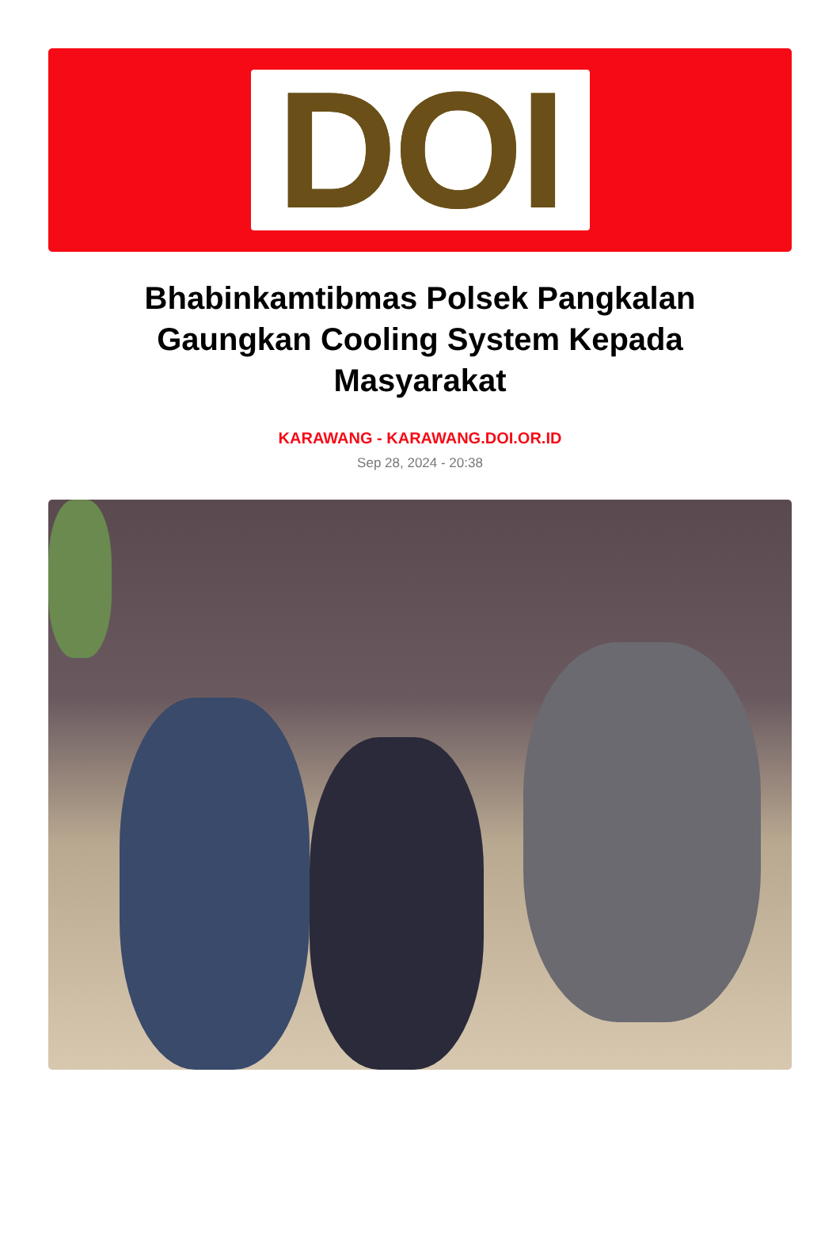DOI
Bhabinkamtibmas Polsek Pangkalan Gaungkan Cooling System Kepada Masyarakat
KARAWANG - KARAWANG.DOI.OR.ID
Sep 28, 2024 - 20:38